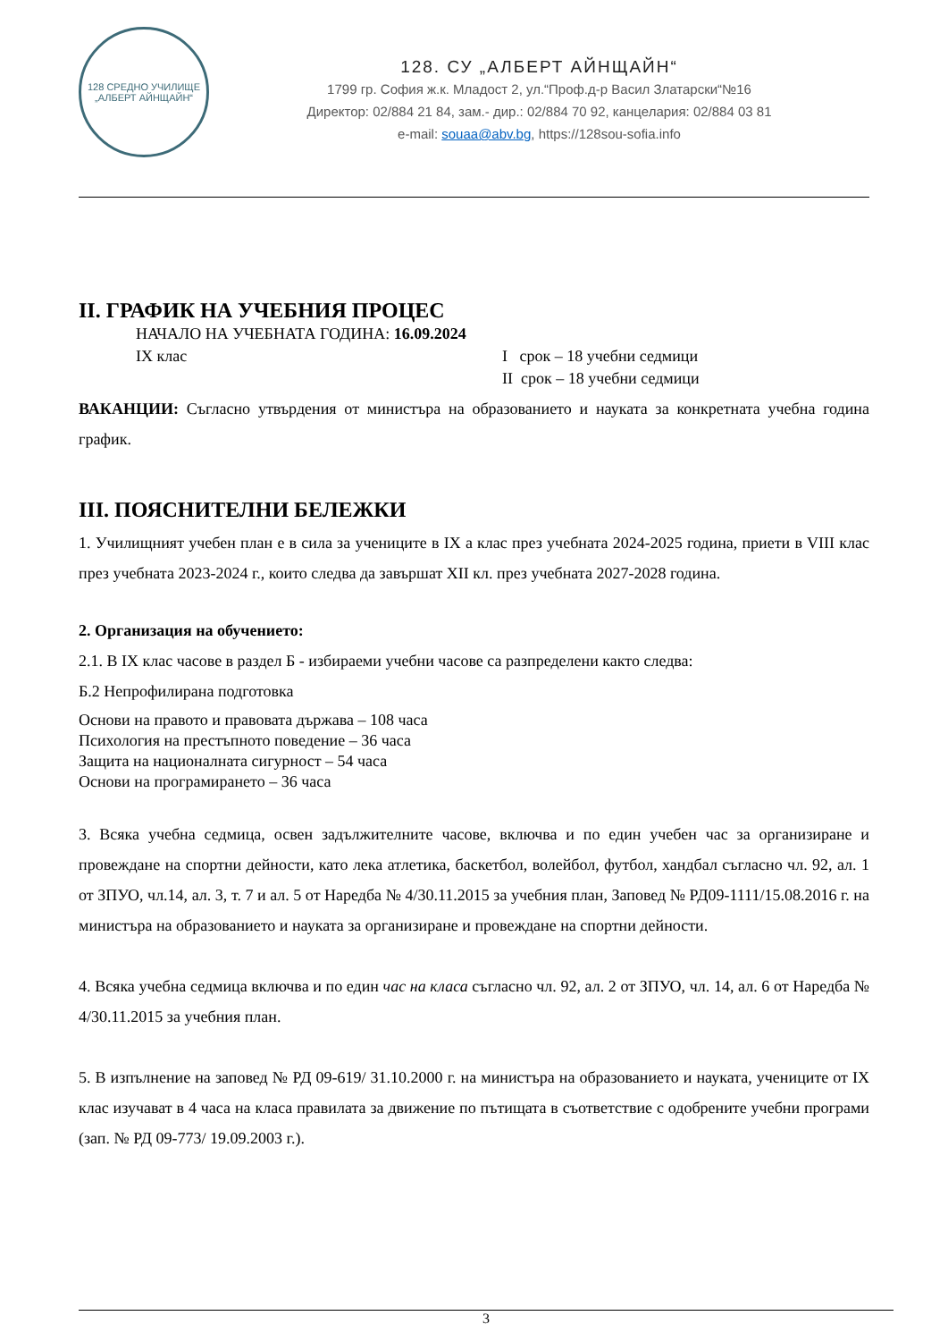128 СРЕДНО УЧИЛИЩЕ
„АЛБЕРТ АЙНЩАЙН“
128. СУ „АЛБЕРТ АЙНЩАЙН“
1799 гр. София ж.к. Младост 2, ул.“Проф.д-р Васил Златарски“№16
Директор: 02/884 21 84, зам.- дир.: 02/884 70 92, канцелария: 02/884 03 81
e-mail: souaa@abv.bg, https://128sou-sofia.info
II. ГРАФИК НА УЧЕБНИЯ ПРОЦЕС
НАЧАЛО НА УЧЕБНАТА ГОДИНА: 16.09.2024
IX клас I срок – 18 учебни седмици
II срок – 18 учебни седмици
ВАКАНЦИИ: Съгласно утвърдения от министъра на образованието и науката за конкретната учебна година график.
III. ПОЯСНИТЕЛНИ БЕЛЕЖКИ
1. Училищният учебен план е в сила за учениците в IX а клас през учебната 2024-2025 година, приети в VIII клас през учебната 2023-2024 г., които следва да завършат XII кл. през учебната 2027-2028 година.
2. Организация на обучението:
2.1. В IX клас часове в раздел Б - избираеми учебни часове са разпределени както следва:
Б.2 Непрофилирана подготовка
Основи на правото и правовата държава – 108 часа
Психология на престъпното поведение – 36 часа
Защита на националната сигурност – 54 часа
Основи на програмирането – 36 часа
3. Всяка учебна седмица, освен задължителните часове, включва и по един учебен час за организиране и провеждане на спортни дейности, като лека атлетика, баскетбол, волейбол, футбол, хандбал съгласно чл. 92, ал. 1 от ЗПУО, чл.14, ал. 3, т. 7 и ал. 5 от Наредба № 4/30.11.2015 за учебния план, Заповед № РД09-1111/15.08.2016 г. на министъра на образованието и науката за организиране и провеждане на спортни дейности.
4. Всяка учебна седмица включва и по един час на класа съгласно чл. 92, ал. 2 от ЗПУО, чл. 14, ал. 6 от Наредба № 4/30.11.2015 за учебния план.
5. В изпълнение на заповед № РД 09-619/ 31.10.2000 г. на министъра на образованието и науката, учениците от IX клас изучават в 4 часа на класа правилата за движение по пътищата в съответствие с одобрените учебни програми (зап. № РД 09-773/ 19.09.2003 г.).
3